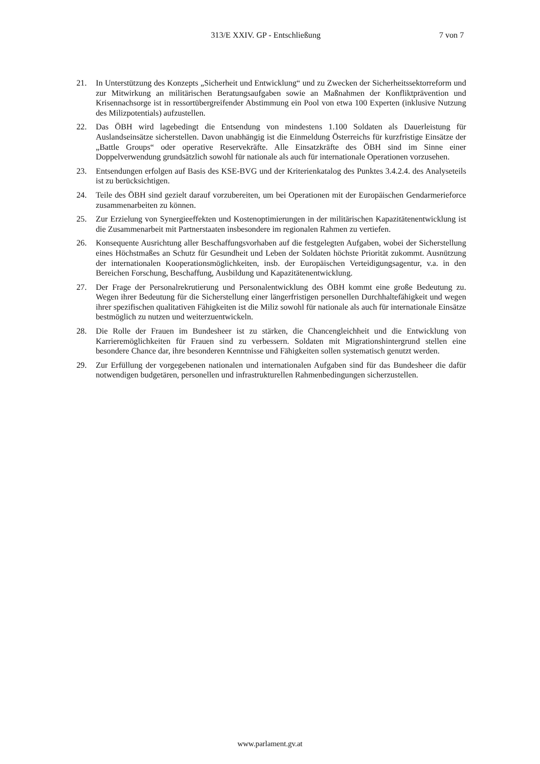313/E XXIV. GP - Entschließung 7 von 7
21. In Unterstützung des Konzepts „Sicherheit und Entwicklung“ und zu Zwecken der Sicherheitssektorreform und zur Mitwirkung an militärischen Beratungsaufgaben sowie an Maßnahmen der Konfliktprävention und Krisennachsorge ist in ressortübergreifender Abstimmung ein Pool von etwa 100 Experten (inklusive Nutzung des Milizpotentials) aufzustellen.
22. Das ÖBH wird lagebedingt die Entsendung von mindestens 1.100 Soldaten als Dauerleistung für Auslandseinsätze sicherstellen. Davon unabhängig ist die Einmeldung Österreichs für kurzfristige Einsätze der „Battle Groups“ oder operative Reservekräfte. Alle Einsatzkräfte des ÖBH sind im Sinne einer Doppelverwendung grundsätzlich sowohl für nationale als auch für internationale Operationen vorzusehen.
23. Entsendungen erfolgen auf Basis des KSE-BVG und der Kriterienkatalog des Punktes 3.4.2.4. des Analyseteils ist zu berücksichtigen.
24. Teile des ÖBH sind gezielt darauf vorzubereiten, um bei Operationen mit der Europäischen Gendarmerieforce zusammenarbeiten zu können.
25. Zur Erzielung von Synergieeffekten und Kostenoptimierungen in der militärischen Kapazitätenentwicklung ist die Zusammenarbeit mit Partnerstaaten insbesondere im regionalen Rahmen zu vertiefen.
26. Konsequente Ausrichtung aller Beschaffungsvorhaben auf die festgelegten Aufgaben, wobei der Sicherstellung eines Höchstmaßes an Schutz für Gesundheit und Leben der Soldaten höchste Priorität zukommt. Ausnützung der internationalen Kooperationsmöglichkeiten, insb. der Europäischen Verteidigungsagentur, v.a. in den Bereichen Forschung, Beschaffung, Ausbildung und Kapazitätenentwicklung.
27. Der Frage der Personalrekrutierung und Personalentwicklung des ÖBH kommt eine große Bedeutung zu. Wegen ihrer Bedeutung für die Sicherstellung einer längerfristigen personellen Durchhaltefähigkeit und wegen ihrer spezifischen qualitativen Fähigkeiten ist die Miliz sowohl für nationale als auch für internationale Einsätze bestmöglich zu nutzen und weiterzuentwickeln.
28. Die Rolle der Frauen im Bundesheer ist zu stärken, die Chancengleichheit und die Entwicklung von Karrieremöglichkeiten für Frauen sind zu verbessern. Soldaten mit Migrationshintergrund stellen eine besondere Chance dar, ihre besonderen Kenntnisse und Fähigkeiten sollen systematisch genutzt werden.
29. Zur Erfüllung der vorgegebenen nationalen und internationalen Aufgaben sind für das Bundesheer die dafür notwendigen budgetären, personellen und infrastrukturellen Rahmenbedingungen sicherzustellen.
www.parlament.gv.at